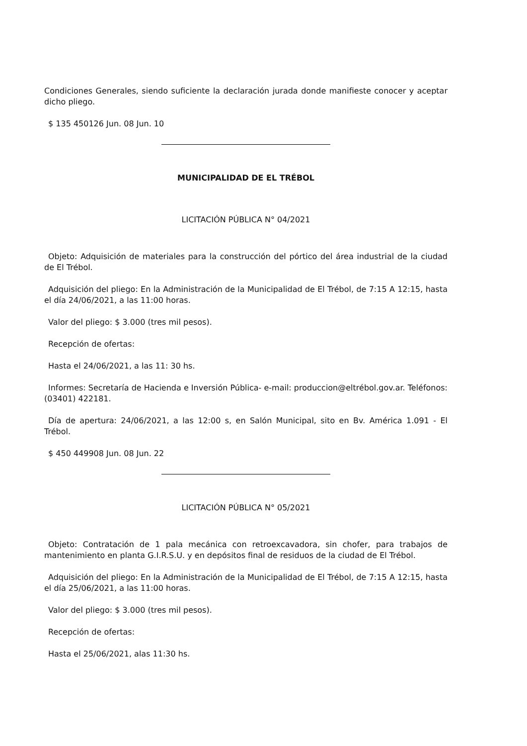Condiciones Generales, siendo suficiente la declaración jurada donde manifieste conocer y aceptar dicho pliego.
$ 135 450126 Jun. 08 Jun. 10
MUNICIPALIDAD DE EL TRÉBOL
LICITACIÓN PÚBLICA N° 04/2021
Objeto: Adquisición de materiales para la construcción del pórtico del área industrial de la ciudad de El Trébol.
Adquisición del pliego: En la Administración de la Municipalidad de El Trébol, de 7:15 A 12:15, hasta el día 24/06/2021, a las 11:00 horas.
Valor del pliego: $ 3.000 (tres mil pesos).
Recepción de ofertas:
Hasta el 24/06/2021, a las 11: 30 hs.
Informes: Secretaría de Hacienda e Inversión Pública- e-mail: produccion@eltrébol.gov.ar. Teléfonos: (03401) 422181.
Día de apertura: 24/06/2021, a las 12:00 s, en Salón Municipal, sito en Bv. América 1.091 - El Trébol.
$ 450 449908 Jun. 08 Jun. 22
LICITACIÓN PÚBLICA N° 05/2021
Objeto: Contratación de 1 pala mecánica con retroexcavadora, sin chofer, para trabajos de mantenimiento en planta G.I.R.S.U. y en depósitos final de residuos de la ciudad de El Trébol.
Adquisición del pliego: En la Administración de la Municipalidad de El Trébol, de 7:15 A 12:15, hasta el día 25/06/2021, a las 11:00 horas.
Valor del pliego: $ 3.000 (tres mil pesos).
Recepción de ofertas:
Hasta el 25/06/2021, alas 11:30 hs.